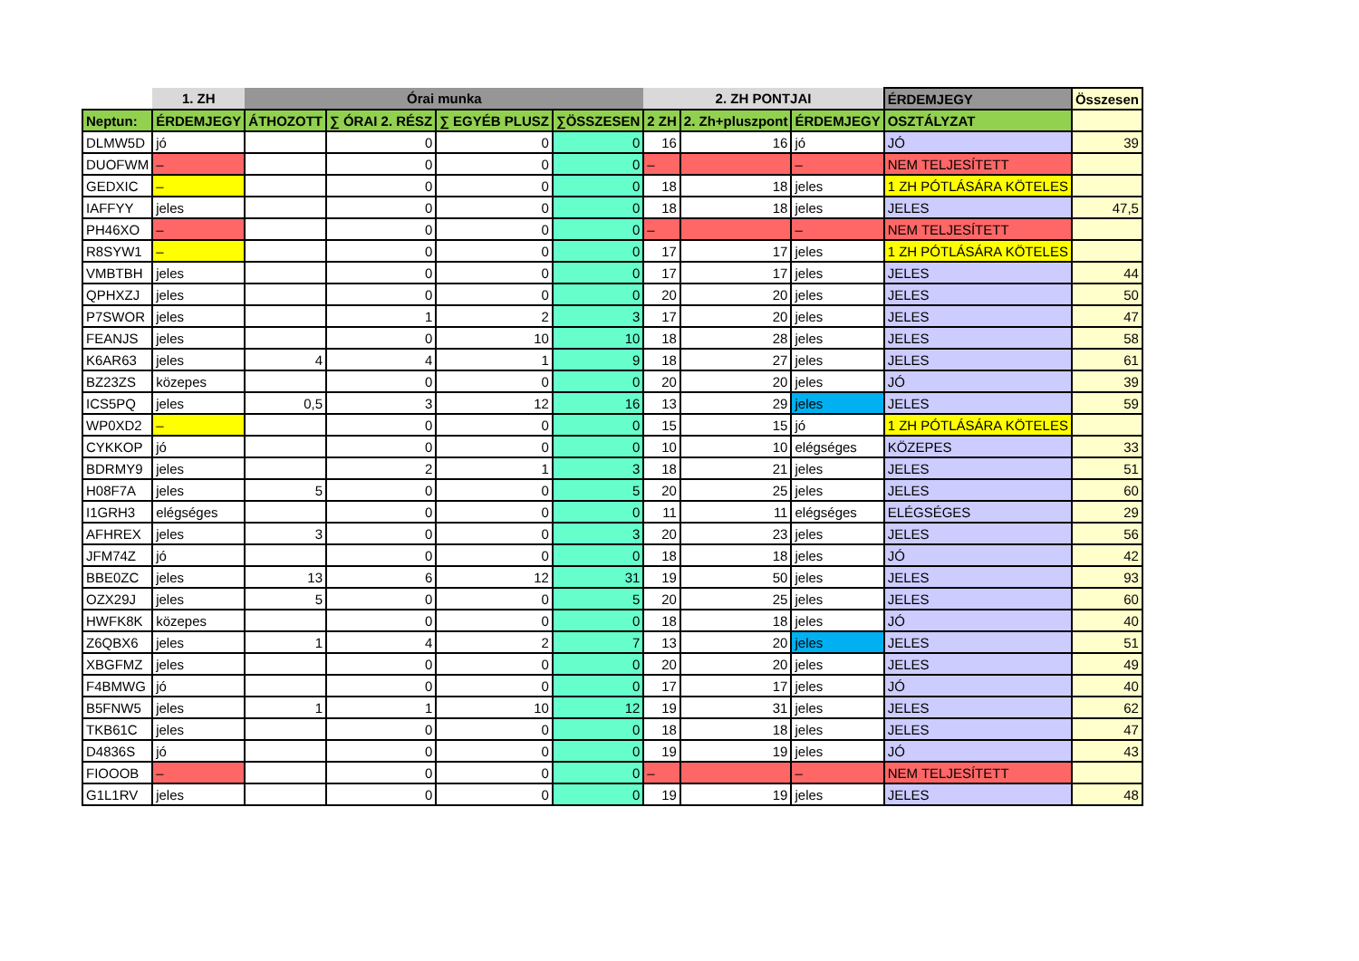| | 1. ZH | Órai munka | | | | 2. ZH PONTJAI | | | ÉRDEMJEGY | Összesen |
| --- | --- | --- | --- | --- | --- | --- | --- | --- | --- | --- |
| Neptun: | ÉRDEMJEGY | ÁTHOZOTT | ∑ ÓRAI 2. RÉSZ | ∑ EGYÉB PLUSZ | ∑ÖSSZESEN | 2 ZH | 2. Zh+pluszpont | ÉRDEMJEGY | OSZTÁLYZAT | |
| DLMW5D | jó | | 0 | 0 | 0 | 16 | 16 | jó | JÓ | 39 |
| DUOFWM | – | | 0 | 0 | 0 | – | | – | NEM TELJESÍTETT | |
| GEDXIC | – | | 0 | 0 | 0 | 18 | 18 | jeles | 1 ZH PÓTLÁSÁRA KÖTELES | |
| IAFFYY | jeles | | 0 | 0 | 0 | 18 | 18 | jeles | JELES | 47,5 |
| PH46XO | – | | 0 | 0 | 0 | – | | – | NEM TELJESÍTETT | |
| R8SYW1 | – | | 0 | 0 | 0 | 17 | 17 | jeles | 1 ZH PÓTLÁSÁRA KÖTELES | |
| VMBTBH | jeles | | 0 | 0 | 0 | 17 | 17 | jeles | JELES | 44 |
| QPHXZJ | jeles | | 0 | 0 | 0 | 20 | 20 | jeles | JELES | 50 |
| P7SWOR | jeles | | 1 | 2 | 3 | 17 | 20 | jeles | JELES | 47 |
| FEANJS | jeles | | 0 | 10 | 10 | 18 | 28 | jeles | JELES | 58 |
| K6AR63 | jeles | 4 | 4 | 1 | 9 | 18 | 27 | jeles | JELES | 61 |
| BZ23ZS | közepes | | 0 | 0 | 0 | 20 | 20 | jeles | JÓ | 39 |
| ICS5PQ | jeles | 0,5 | 3 | 12 | 16 | 13 | 29 | jeles | JELES | 59 |
| WP0XD2 | – | | 0 | 0 | 0 | 15 | 15 | jó | 1 ZH PÓTLÁSÁRA KÖTELES | |
| CYKKOP | jó | | 0 | 0 | 0 | 10 | 10 | elégséges | KÖZEPES | 33 |
| BDRMY9 | jeles | | 2 | 1 | 3 | 18 | 21 | jeles | JELES | 51 |
| H08F7A | jeles | 5 | 0 | 0 | 5 | 20 | 25 | jeles | JELES | 60 |
| I1GRH3 | elégséges | | 0 | 0 | 0 | 11 | 11 | elégséges | ELÉGSÉGES | 29 |
| AFHREX | jeles | 3 | 0 | 0 | 3 | 20 | 23 | jeles | JELES | 56 |
| JFM74Z | jó | | 0 | 0 | 0 | 18 | 18 | jeles | JÓ | 42 |
| BBE0ZC | jeles | 13 | 6 | 12 | 31 | 19 | 50 | jeles | JELES | 93 |
| OZX29J | jeles | 5 | 0 | 0 | 5 | 20 | 25 | jeles | JELES | 60 |
| HWFK8K | közepes | | 0 | 0 | 0 | 18 | 18 | jeles | JÓ | 40 |
| Z6QBX6 | jeles | 1 | 4 | 2 | 7 | 13 | 20 | jeles | JELES | 51 |
| XBGFMZ | jeles | | 0 | 0 | 0 | 20 | 20 | jeles | JELES | 49 |
| F4BMWG | jó | | 0 | 0 | 0 | 17 | 17 | jeles | JÓ | 40 |
| B5FNW5 | jeles | 1 | 1 | 10 | 12 | 19 | 31 | jeles | JELES | 62 |
| TKB61C | jeles | | 0 | 0 | 0 | 18 | 18 | jeles | JELES | 47 |
| D4836S | jó | | 0 | 0 | 0 | 19 | 19 | jeles | JÓ | 43 |
| FIOOOB | – | | 0 | 0 | 0 | – | | – | NEM TELJESÍTETT | |
| G1L1RV | jeles | | 0 | 0 | 0 | 19 | 19 | jeles | JELES | 48 |